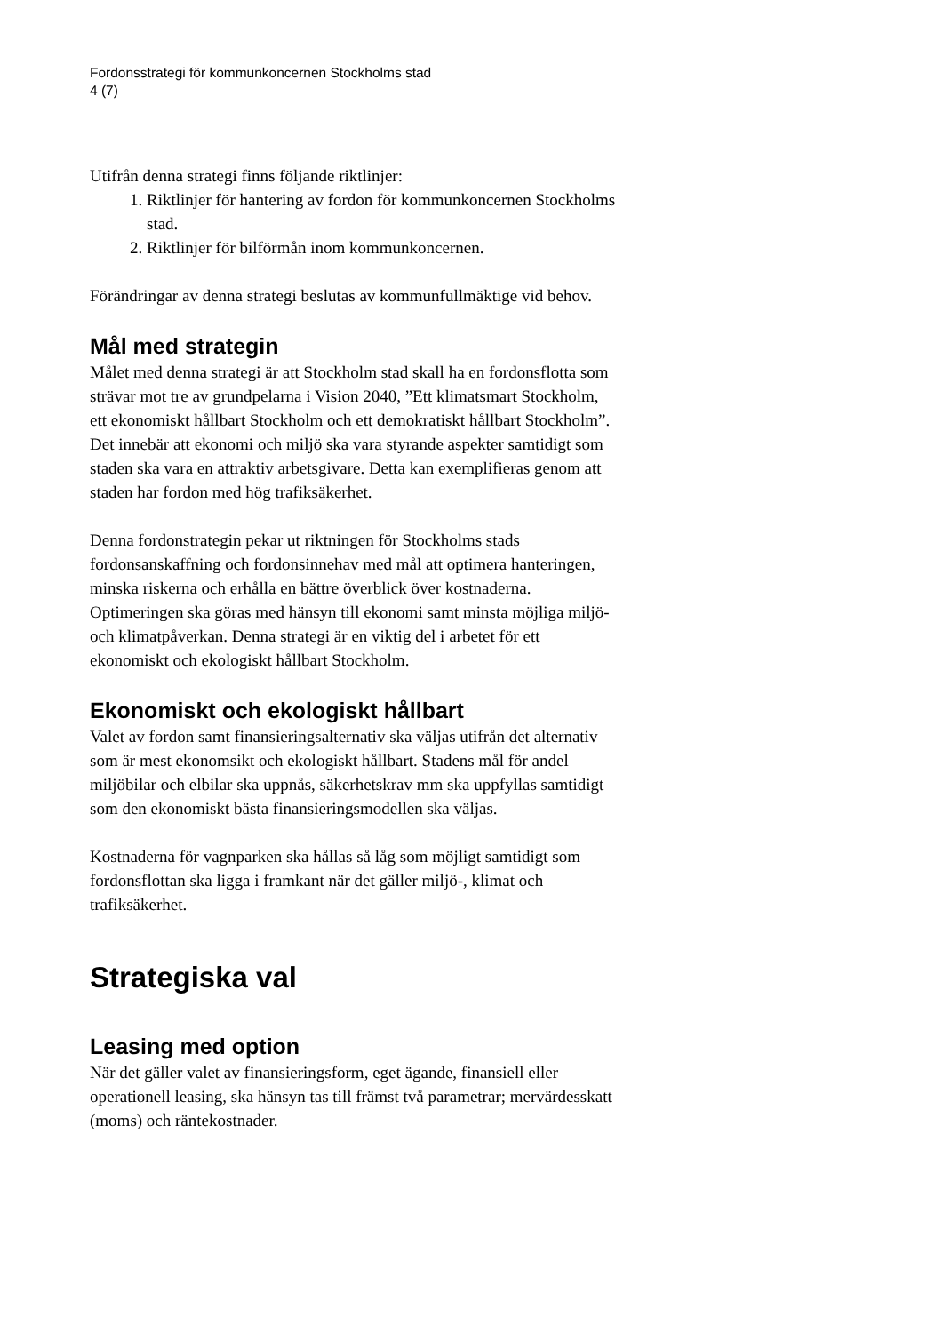Fordonsstrategi för kommunkoncernen Stockholms stad
4 (7)
Utifrån denna strategi finns följande riktlinjer:
1. Riktlinjer för hantering av fordon för kommunkoncernen Stockholms stad.
2. Riktlinjer för bilförmån inom kommunkoncernen.
Förändringar av denna strategi beslutas av kommunfullmäktige vid behov.
Mål med strategin
Målet med denna strategi är att Stockholm stad skall ha en fordonsflotta som strävar mot tre av grundpelarna i Vision 2040, ”Ett klimatsmart Stockholm, ett ekonomiskt hållbart Stockholm och ett demokratiskt hållbart Stockholm”. Det innebär att ekonomi och miljö ska vara styrande aspekter samtidigt som staden ska vara en attraktiv arbetsgivare. Detta kan exemplifieras genom att staden har fordon med hög trafiksäkerhet.
Denna fordonstrategin pekar ut riktningen för Stockholms stads fordonsanskaffning och fordonsinnehav med mål att optimera hanteringen, minska riskerna och erhålla en bättre överblick över kostnaderna. Optimeringen ska göras med hänsyn till ekonomi samt minsta möjliga miljö- och klimatpåverkan. Denna strategi är en viktig del i arbetet för ett ekonomiskt och ekologiskt hållbart Stockholm.
Ekonomiskt och ekologiskt hållbart
Valet av fordon samt finansieringsalternativ ska väljas utifrån det alternativ som är mest ekonomsikt och ekologiskt hållbart. Stadens mål för andel miljöbilar och elbilar ska uppnås, säkerhetskrav mm ska uppfyllas samtidigt som den ekonomiskt bästa finansieringsmodellen ska väljas.
Kostnaderna för vagnparken ska hållas så låg som möjligt samtidigt som fordonsflottan ska ligga i framkant när det gäller miljö-, klimat och trafiksäkerhet.
Strategiska val
Leasing med option
När det gäller valet av finansieringsform, eget ägande, finansiell eller operationell leasing, ska hänsyn tas till främst två parametrar; mervärdesskatt (moms) och räntekostnader.